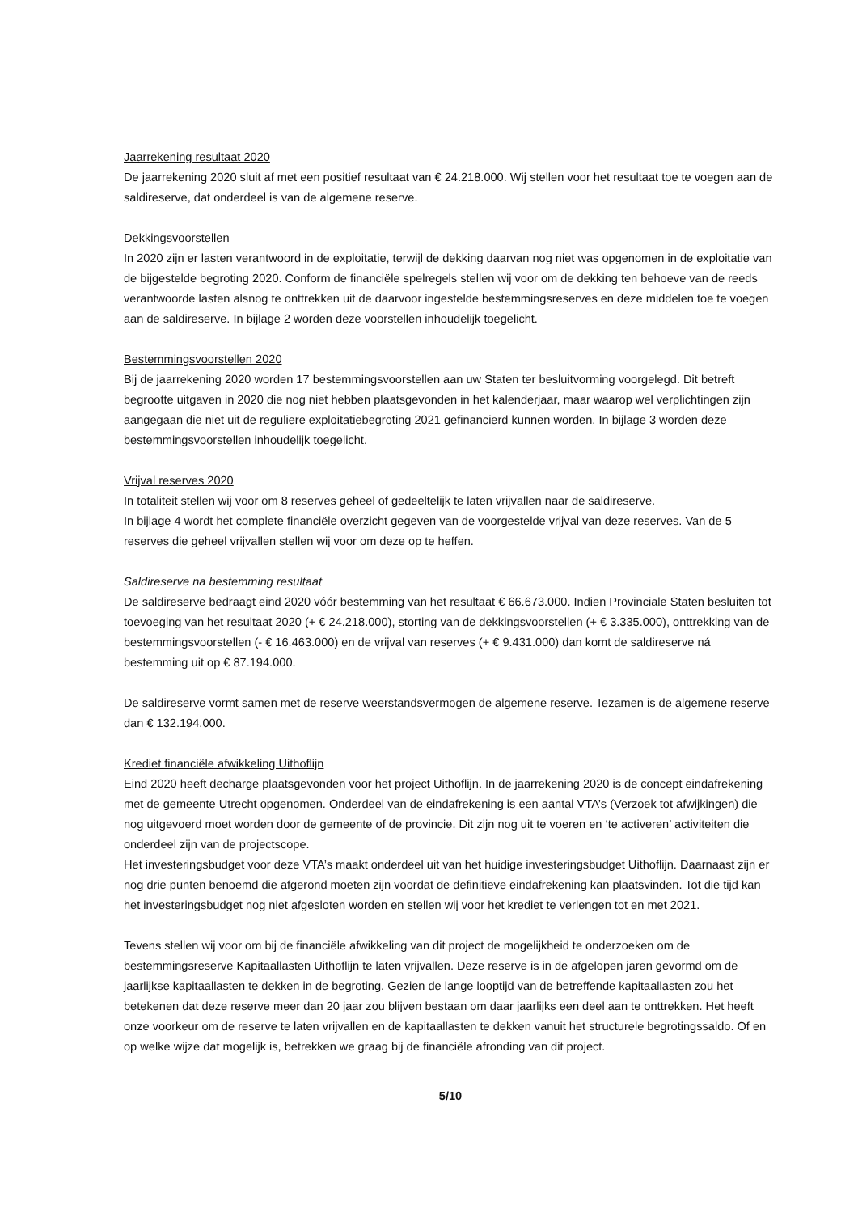Jaarrekening resultaat 2020
De jaarrekening 2020 sluit af met een positief resultaat van € 24.218.000. Wij stellen voor het resultaat toe te voegen aan de saldireserve, dat onderdeel is van de algemene reserve.
Dekkingsvoorstellen
In 2020 zijn er lasten verantwoord in de exploitatie, terwijl de dekking daarvan nog niet was opgenomen in de exploitatie van de bijgestelde begroting 2020. Conform de financiële spelregels stellen wij voor om de dekking ten behoeve van de reeds verantwoorde lasten alsnog te onttrekken uit de daarvoor ingestelde bestemmingsreserves en deze middelen toe te voegen aan de saldireserve. In bijlage 2 worden deze voorstellen inhoudelijk toegelicht.
Bestemmingsvoorstellen 2020
Bij de jaarrekening 2020 worden 17 bestemmingsvoorstellen aan uw Staten ter besluitvorming voorgelegd. Dit betreft begrootte uitgaven in 2020 die nog niet hebben plaatsgevonden in het kalenderjaar, maar waarop wel verplichtingen zijn aangegaan die niet uit de reguliere exploitatiebegroting 2021 gefinancierd kunnen worden. In bijlage 3 worden deze bestemmingsvoorstellen inhoudelijk toegelicht.
Vrijval reserves 2020
In totaliteit stellen wij voor om 8 reserves geheel of gedeeltelijk te laten vrijvallen naar de saldireserve.
In bijlage 4 wordt het complete financiële overzicht gegeven van de voorgestelde vrijval van deze reserves. Van de 5 reserves die geheel vrijvallen stellen wij voor om deze op te heffen.
Saldireserve na bestemming resultaat
De saldireserve bedraagt eind 2020 vóór bestemming van het resultaat € 66.673.000. Indien Provinciale Staten besluiten tot toevoeging van het resultaat 2020 (+ € 24.218.000), storting van de dekkingsvoorstellen (+ € 3.335.000), onttrekking van de bestemmingsvoorstellen (- € 16.463.000) en de vrijval van reserves (+ € 9.431.000) dan komt de saldireserve ná bestemming uit op € 87.194.000.
De saldireserve vormt samen met de reserve weerstandsvermogen de algemene reserve. Tezamen is de algemene reserve dan € 132.194.000.
Krediet financiële afwikkeling Uithoflijn
Eind 2020 heeft decharge plaatsgevonden voor het project Uithoflijn. In de jaarrekening 2020 is de concept eindafrekening met de gemeente Utrecht opgenomen. Onderdeel van de eindafrekening is een aantal VTA’s (Verzoek tot afwijkingen) die nog uitgevoerd moet worden door de gemeente of de provincie. Dit zijn nog uit te voeren en ‘te activeren’ activiteiten die onderdeel zijn van de projectscope.
Het investeringsbudget voor deze VTA’s maakt onderdeel uit van het huidige investeringsbudget Uithoflijn. Daarnaast zijn er nog drie punten benoemd die afgerond moeten zijn voordat de definitieve eindafrekening kan plaatsvinden. Tot die tijd kan het investeringsbudget nog niet afgesloten worden en stellen wij voor het krediet te verlengen tot en met 2021.
Tevens stellen wij voor om bij de financiële afwikkeling van dit project de mogelijkheid te onderzoeken om de bestemmingsreserve Kapitaallasten Uithoflijn te laten vrijvallen. Deze reserve is in de afgelopen jaren gevormd om de jaarlijkse kapitaallasten te dekken in de begroting. Gezien de lange looptijd van de betreffende kapitaallasten zou het betekenen dat deze reserve meer dan 20 jaar zou blijven bestaan om daar jaarlijks een deel aan te onttrekken. Het heeft onze voorkeur om de reserve te laten vrijvallen en de kapitaallasten te dekken vanuit het structurele begrotingssaldo. Of en op welke wijze dat mogelijk is, betrekken we graag bij de financiële afronding van dit project.
5/10